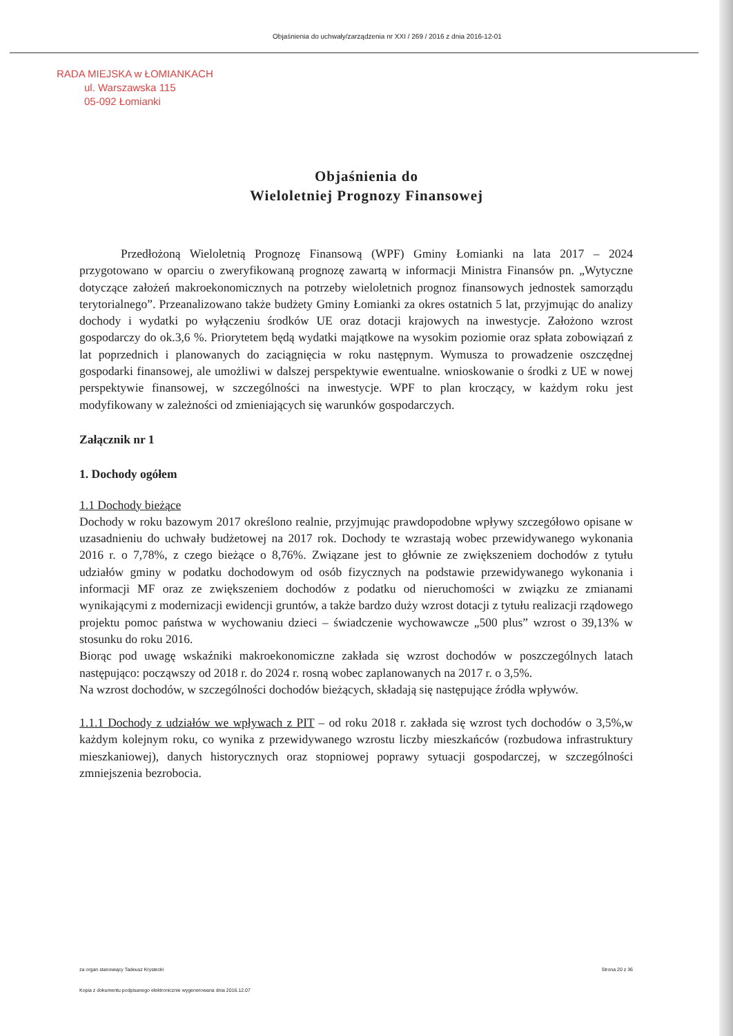Objaśnienia do uchwały/zarządzenia nr XXI / 269 / 2016 z dnia 2016-12-01
RADA MIEJSKA w ŁOMIANKACH
ul. Warszawska 115
05-092 Łomianki
Objaśnienia do
Wieloletniej Prognozy Finansowej
Przedłożoną Wieloletnią Prognozę Finansową (WPF) Gminy Łomianki na lata 2017 – 2024 przygotowano w oparciu o zweryfikowaną prognozę zawartą w informacji Ministra Finansów pn. „Wytyczne dotyczące założeń makroekonomicznych na potrzeby wieloletnich prognoz finansowych jednostek samorządu terytorialnego”. Przeanalizowano także budżety Gminy Łomianki za okres ostatnich 5 lat, przyjmując do analizy dochody i wydatki po wyłączeniu środków UE oraz dotacji krajowych na inwestycje. Założono wzrost gospodarczy do ok.3,6 %. Priorytetem będą wydatki majątkowe na wysokim poziomie oraz spłata zobowiązań z lat poprzednich i planowanych do zaciągnięcia w roku następnym. Wymusza to prowadzenie oszczędnej gospodarki finansowej, ale umożliwi w dalszej perspektywie ewentualne. wnioskowanie o środki z UE w nowej perspektywie finansowej, w szczególności na inwestycje. WPF to plan kroczący, w każdym roku jest modyfikowany w zależności od zmieniających się warunków gospodarczych.
Załącznik nr 1
1. Dochody ogółem
1.1 Dochody bieżące
Dochody w roku bazowym 2017 określono realnie, przyjmując prawdopodobne wpływy szczegółowo opisane w uzasadnieniu do uchwały budżetowej na 2017 rok. Dochody te wzrastają wobec przewidywanego wykonania 2016 r. o 7,78%, z czego bieżące o 8,76%. Związane jest to głównie ze zwiększeniem dochodów z tytułu udziałów gminy w podatku dochodowym od osób fizycznych na podstawie przewidywanego wykonania i informacji MF oraz ze zwiększeniem dochodów z podatku od nieruchomości w związku ze zmianami wynikającymi z modernizacji ewidencji gruntów, a także bardzo duży wzrost dotacji z tytułu realizacji rządowego projektu pomoc państwa w wychowaniu dzieci – świadczenie wychowawcze „500 plus” wzrost o 39,13% w stosunku do roku 2016.
Biorąc pod uwagę wskaźniki makroekonomiczne zakłada się wzrost dochodów w poszczególnych latach następująco: począwszy od 2018 r. do 2024 r. rosną wobec zaplanowanych na 2017 r. o 3,5%.
Na wzrost dochodów, w szczególności dochodów bieżących, składają się następujące źródła wpływów.
1.1.1 Dochody z udziałów we wpływach z PIT – od roku 2018 r. zakłada się wzrost tych dochodów o 3,5%,w każdym kolejnym roku, co wynika z przewidywanego wzrostu liczby mieszkańców (rozbudowa infrastruktury mieszkaniowej), danych historycznych oraz stopniowej poprawy sytuacji gospodarczej, w szczególności zmniejszenia bezrobocia.
za organ stanowiący Tadeusz Krystecki Strona 20 z 36
Kopia z dokumentu podpisanego elektronicznie wygenerowana dnia 2016.12.07